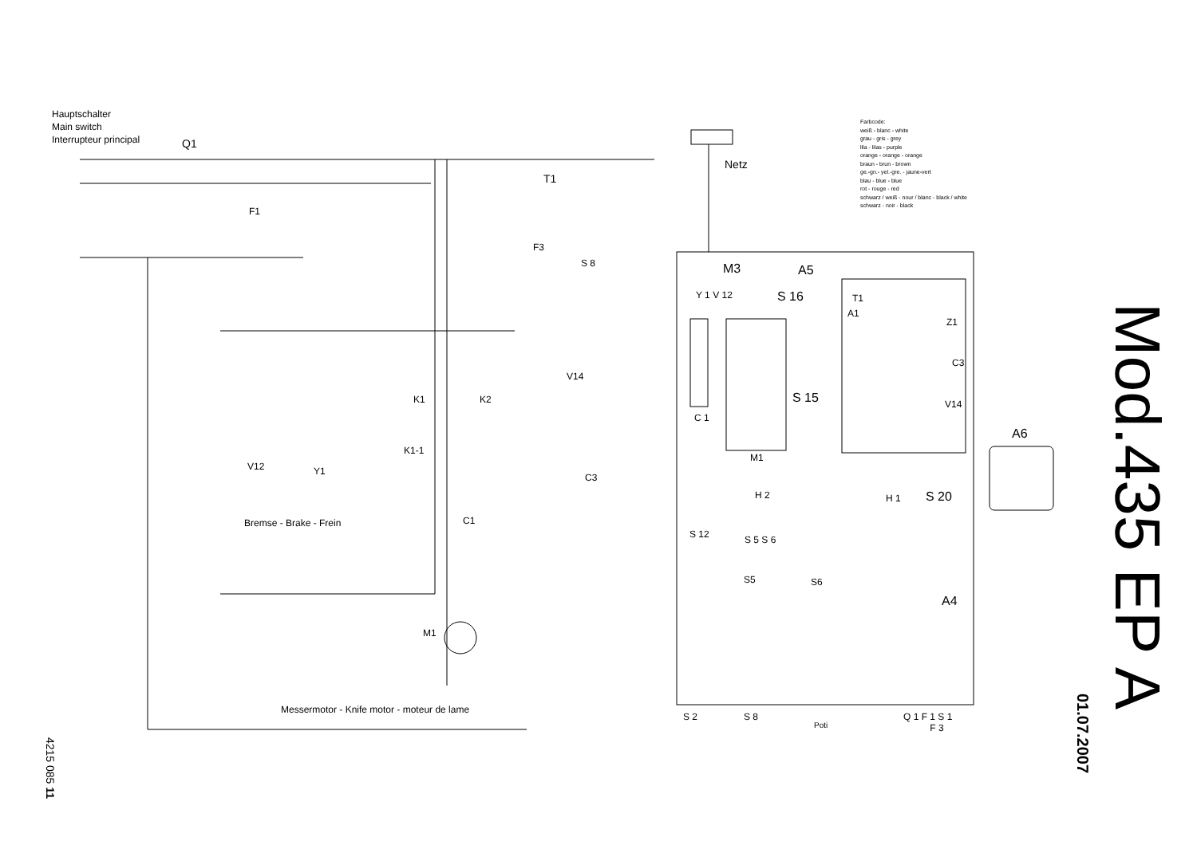Hauptschalter
Main switch
Interrupteur principal
Farbcode:
weiß - blanc - white
grau - gris - grey
lila - lilas - purple
orange - orange - orange
braun - brun - brown
ge.-gn.- yel.-gre. - jaune-vert
blau - blue - blue
rot - rouge - red
schwarz / weiß - nour / blanc - black / white
schwarz - noir - black
Q1
T1
Netz
F1
F3
S 8 M3 A5
Y 1 V 12 S 16 T1
A1
Z1
C3
V14
K1 K2 S 15 V14
C 1
A6
K1-1
M1
V12 Y1
C3
H 2 H 1 S 20
C1
Bremse - Brake - Frein
S 12 S 5 S 6
S5 S6
A4
M1
Messermotor - Knife motor - moteur de lame
S 2 S 8
Poti
Q 1 F 1 S 1
F 3
Mod.435 EP A
01.07.2007
4215 085 11